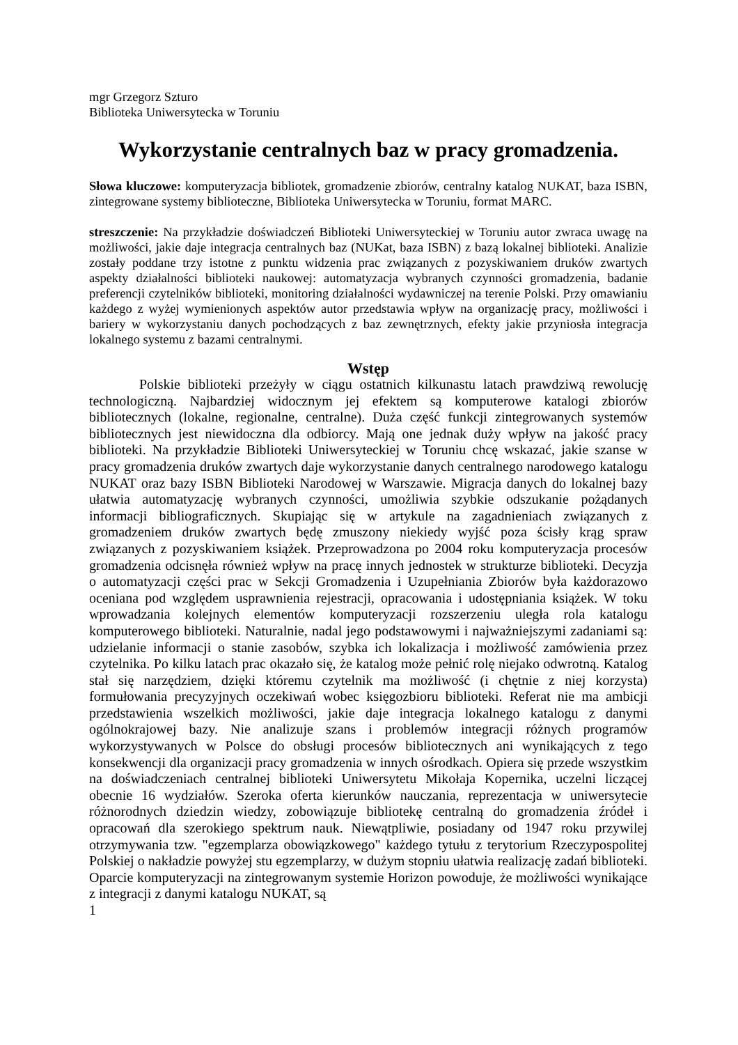mgr Grzegorz Szturo
Biblioteka Uniwersytecka w Toruniu
Wykorzystanie centralnych baz w pracy gromadzenia.
Słowa kluczowe: komputeryzacja bibliotek, gromadzenie zbiorów, centralny katalog NUKAT, baza ISBN, zintegrowane systemy biblioteczne, Biblioteka Uniwersytecka w Toruniu, format MARC.
streszczenie: Na przykładzie doświadczeń Biblioteki Uniwersyteckiej w Toruniu autor zwraca uwagę na możliwości, jakie daje integracja centralnych baz (NUKat, baza ISBN) z bazą lokalnej biblioteki. Analizie zostały poddane trzy istotne z punktu widzenia prac związanych z pozyskiwaniem druków zwartych aspekty działalności biblioteki naukowej: automatyzacja wybranych czynności gromadzenia, badanie preferencji czytelników biblioteki, monitoring działalności wydawniczej na terenie Polski. Przy omawianiu każdego z wyżej wymienionych aspektów autor przedstawia wpływ na organizację pracy, możliwości i bariery w wykorzystaniu danych pochodzących z baz zewnętrznych, efekty jakie przyniosła integracja lokalnego systemu z bazami centralnymi.
Wstęp
Polskie biblioteki przeżyły w ciągu ostatnich kilkunastu latach prawdziwą rewolucję technologiczną. Najbardziej widocznym jej efektem są komputerowe katalogi zbiorów bibliotecznych (lokalne, regionalne, centralne). Duża część funkcji zintegrowanych systemów bibliotecznych jest niewidoczna dla odbiorcy. Mają one jednak duży wpływ na jakość pracy biblioteki. Na przykładzie Biblioteki Uniwersyteckiej w Toruniu chcę wskazać, jakie szanse w pracy gromadzenia druków zwartych daje wykorzystanie danych centralnego narodowego katalogu NUKAT oraz bazy ISBN Biblioteki Narodowej w Warszawie. Migracja danych do lokalnej bazy ułatwia automatyzację wybranych czynności, umożliwia szybkie odszukanie pożądanych informacji bibliograficznych. Skupiając się w artykule na zagadnieniach związanych z gromadzeniem druków zwartych będę zmuszony niekiedy wyjść poza ścisły krąg spraw związanych z pozyskiwaniem książek. Przeprowadzona po 2004 roku komputeryzacja procesów gromadzenia odcisnęła również wpływ na pracę innych jednostek w strukturze biblioteki. Decyzja o automatyzacji części prac w Sekcji Gromadzenia i Uzupełniania Zbiorów była każdorazowo oceniana pod względem usprawnienia rejestracji, opracowania i udostępniania książek. W toku wprowadzania kolejnych elementów komputeryzacji rozszerzeniu uległa rola katalogu komputerowego biblioteki. Naturalnie, nadal jego podstawowymi i najważniejszymi zadaniami są: udzielanie informacji o stanie zasobów, szybka ich lokalizacja i możliwość zamówienia przez czytelnika. Po kilku latach prac okazało się, że katalog może pełnić rolę niejako odwrotną. Katalog stał się narzędziem, dzięki któremu czytelnik ma możliwość (i chętnie z niej korzysta) formułowania precyzyjnych oczekiwań wobec księgozbioru biblioteki. Referat nie ma ambicji przedstawienia wszelkich możliwości, jakie daje integracja lokalnego katalogu z danymi ogólnokrajowej bazy. Nie analizuje szans i problemów integracji różnych programów wykorzystywanych w Polsce do obsługi procesów bibliotecznych ani wynikających z tego konsekwencji dla organizacji pracy gromadzenia w innych ośrodkach. Opiera się przede wszystkim na doświadczeniach centralnej biblioteki Uniwersytetu Mikołaja Kopernika, uczelni liczącej obecnie 16 wydziałów. Szeroka oferta kierunków nauczania, reprezentacja w uniwersytecie różnorodnych dziedzin wiedzy, zobowiązuje bibliotekę centralną do gromadzenia źródeł i opracowań dla szerokiego spektrum nauk. Niewątpliwie, posiadany od 1947 roku przywilej otrzymywania tzw. "egzemplarza obowiązkowego" każdego tytułu z terytorium Rzeczypospolitej Polskiej o nakładzie powyżej stu egzemplarzy, w dużym stopniu ułatwia realizację zadań biblioteki. Oparcie komputeryzacji na zintegrowanym systemie Horizon powoduje, że możliwości wynikające z integracji z danymi katalogu NUKAT, są
1